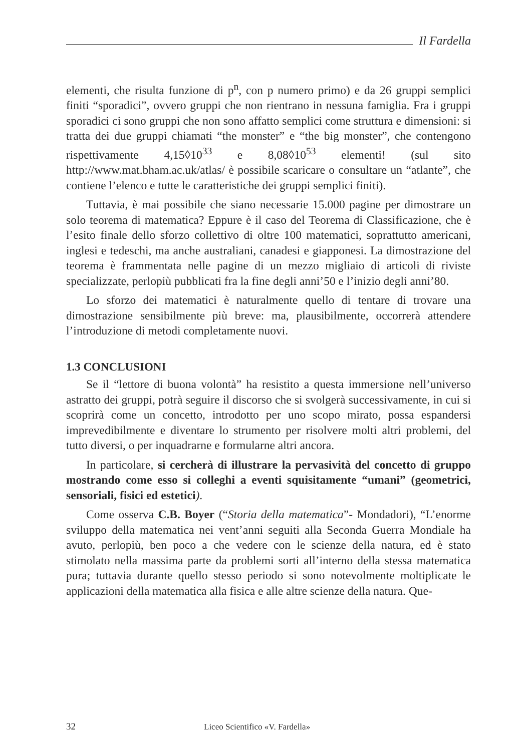Il Fardella
elementi, che risulta funzione di p<sup>n</sup>, con p numero primo) e da 26 gruppi semplici finiti “sporadici”, ovvero gruppi che non rientrano in nessuna famiglia. Fra i gruppi sporadici ci sono gruppi che non sono affatto semplici come struttura e dimensioni: si tratta dei due gruppi chiamati “the monster” e “the big monster”, che contengono rispettivamente 4,15◊10<sup>33</sup> e 8,08◊10<sup>53</sup> elementi! (sul sito http://www.mat.bham.ac.uk/atlas/ è possibile scaricare o consultare un “atlante”, che contiene l’elenco e tutte le caratteristiche dei gruppi semplici finiti).
Tuttavia, è mai possibile che siano necessarie 15.000 pagine per dimostrare un solo teorema di matematica? Eppure è il caso del Teorema di Classificazione, che è l’esito finale dello sforzo collettivo di oltre 100 matematici, soprattutto americani, inglesi e tedeschi, ma anche australiani, canadesi e giapponesi. La dimostrazione del teorema è frammentata nelle pagine di un mezzo migliaio di articoli di riviste specializzate, perlopiù pubblicati fra la fine degli anni’50 e l’inizio degli anni’80.
Lo sforzo dei matematici è naturalmente quello di tentare di trovare una dimostrazione sensibilmente più breve: ma, plausibilmente, occorrerà attendere l’introduzione di metodi completamente nuovi.
1.3 CONCLUSIONI
Se il “lettore di buona volontà” ha resistito a questa immersione nell’universo astratto dei gruppi, potrà seguire il discorso che si svolgerà successivamente, in cui si scoprirà come un concetto, introdotto per uno scopo mirato, possa espandersi imprevedibilmente e diventare lo strumento per risolvere molti altri problemi, del tutto diversi, o per inquadrarne e formularne altri ancora.
In particolare, si cercherà di illustrare la pervasività del concetto di gruppo mostrando come esso si colleghi a eventi squisitamente “umani” (geometrici, sensoriali, fisici ed estetici).
Come osserva C.B. Boyer (“Storia della matematica”- Mondadori), “L’enorme sviluppo della matematica nei vent’anni seguiti alla Seconda Guerra Mondiale ha avuto, perlopiù, ben poco a che vedere con le scienze della natura, ed è stato stimolato nella massima parte da problemi sorti all’interno della stessa matematica pura; tuttavia durante quello stesso periodo si sono notevolmente moltiplicate le applicazioni della matematica alla fisica e alle altre scienze della natura. Que-
32 Liceo Scientifico «V. Fardella»